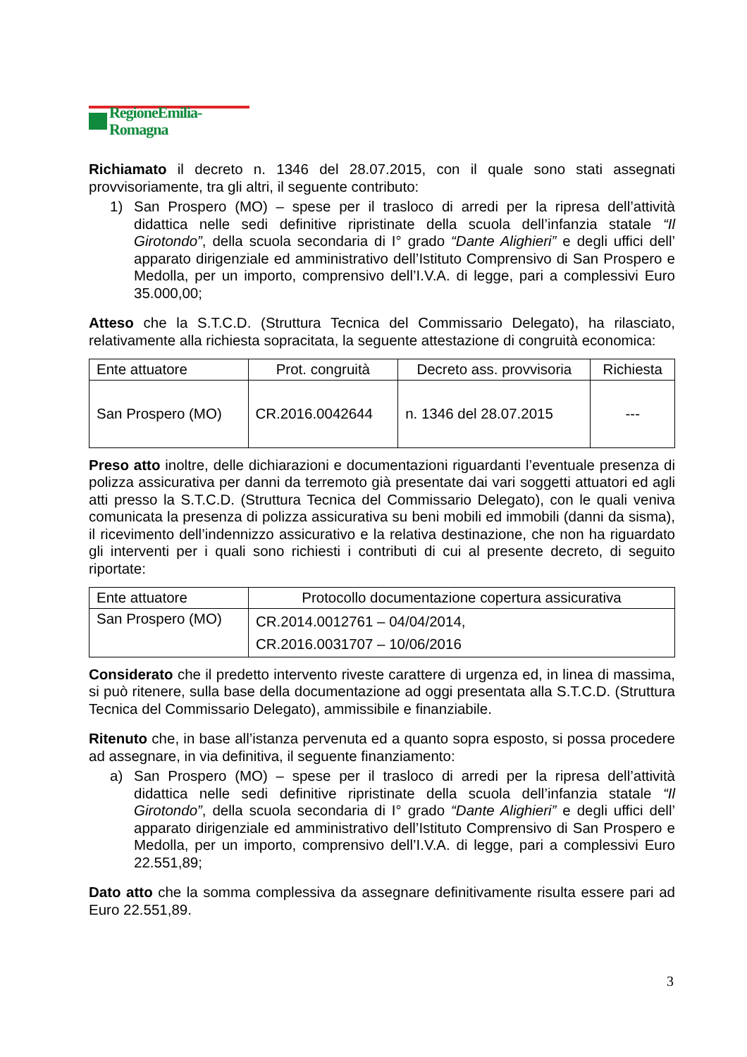RegioneEmilia-Romagna
Richiamato il decreto n. 1346 del 28.07.2015, con il quale sono stati assegnati provvisoriamente, tra gli altri, il seguente contributo:
1) San Prospero (MO) – spese per il trasloco di arredi per la ripresa dell’attività didattica nelle sedi definitive ripristinate della scuola dell’infanzia statale “Il Girotondo”, della scuola secondaria di I° grado “Dante Alighieri” e degli uffici dell’ apparato dirigenziale ed amministrativo dell’Istituto Comprensivo di San Prospero e Medolla, per un importo, comprensivo dell’I.V.A. di legge, pari a complessivi Euro 35.000,00;
Atteso che la S.T.C.D. (Struttura Tecnica del Commissario Delegato), ha rilasciato, relativamente alla richiesta sopracitata, la seguente attestazione di congruità economica:
| Ente attuatore | Prot. congruità | Decreto ass. provvisoria | Richiesta |
| --- | --- | --- | --- |
| San Prospero (MO) | CR.2016.0042644 | n. 1346 del 28.07.2015 | --- |
Preso atto inoltre, delle dichiarazioni e documentazioni riguardanti l’eventuale presenza di polizza assicurativa per danni da terremoto già presentate dai vari soggetti attuatori ed agli atti presso la S.T.C.D. (Struttura Tecnica del Commissario Delegato), con le quali veniva comunicata la presenza di polizza assicurativa su beni mobili ed immobili (danni da sisma), il ricevimento dell’indennizzo assicurativo e la relativa destinazione, che non ha riguardato gli interventi per i quali sono richiesti i contributi di cui al presente decreto, di seguito riportate:
| Ente attuatore | Protocollo documentazione copertura assicurativa |
| --- | --- |
| San Prospero (MO) | CR.2014.0012761 – 04/04/2014, CR.2016.0031707 – 10/06/2016 |
Considerato che il predetto intervento riveste carattere di urgenza ed, in linea di massima, si può ritenere, sulla base della documentazione ad oggi presentata alla S.T.C.D. (Struttura Tecnica del Commissario Delegato), ammissibile e finanziabile.
Ritenuto che, in base all’istanza pervenuta ed a quanto sopra esposto, si possa procedere ad assegnare, in via definitiva, il seguente finanziamento:
a) San Prospero (MO) – spese per il trasloco di arredi per la ripresa dell’attività didattica nelle sedi definitive ripristinate della scuola dell’infanzia statale “Il Girotondo”, della scuola secondaria di I° grado “Dante Alighieri” e degli uffici dell’ apparato dirigenziale ed amministrativo dell’Istituto Comprensivo di San Prospero e Medolla, per un importo, comprensivo dell’I.V.A. di legge, pari a complessivi Euro 22.551,89;
Dato atto che la somma complessiva da assegnare definitivamente risulta essere pari ad Euro 22.551,89.
3